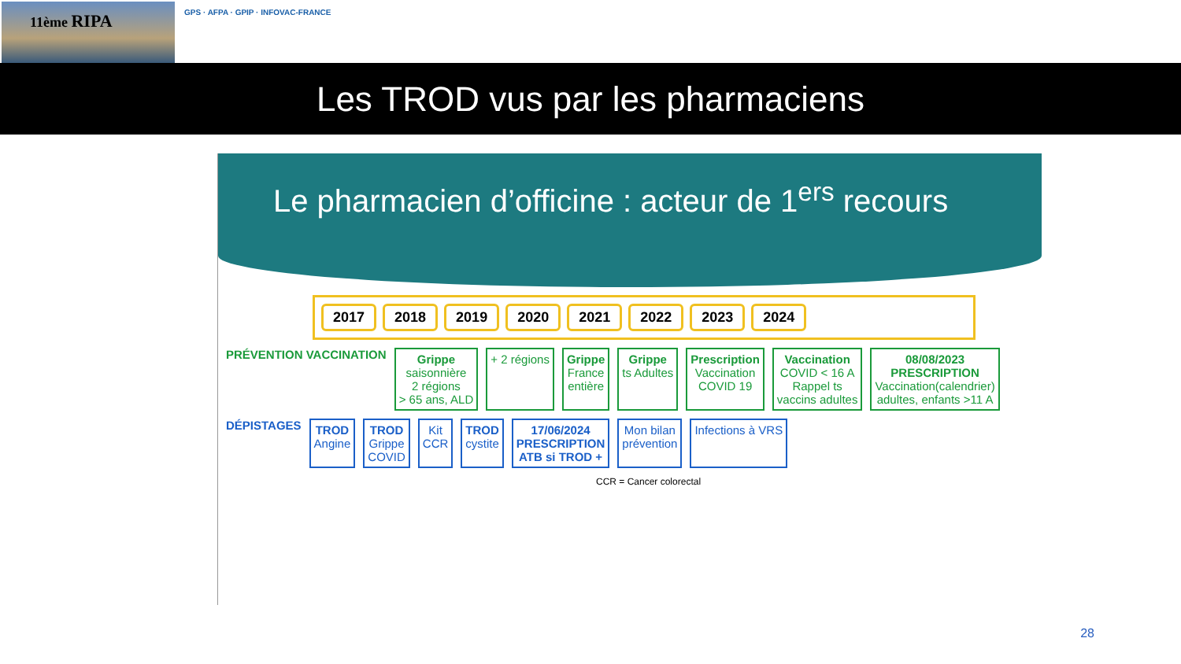11ème RIPA
GPS · AFPA · GPIP · INFOVAC-FRANCE
Les TROD vus par les pharmaciens
Le pharmacien d’officine : acteur de 1<sup>ers</sup> recours
2017 2018 2019 2020 2021 2022 2023 2024
PRÉVENTION VACCINATION
Grippe
saisonnière
2 régions
> 65 ans, ALD
+ 2 régions Grippe
France
entière
Grippe
ts Adultes
Prescription
Vaccination
COVID 19
Vaccination
COVID < 16 A
Rappel ts
vaccins adultes
08/08/2023
PRESCRIPTION
Vaccination(calendrier)
adultes, enfants >11 A
DÉPISTAGES
TROD
Angine
TROD
Grippe
COVID
Kit
CCR
TROD
cystite
17/06/2024
PRESCRIPTION
ATB si TROD +
Mon bilan
prévention
Infections à VRS
CCR = Cancer colorectal
28